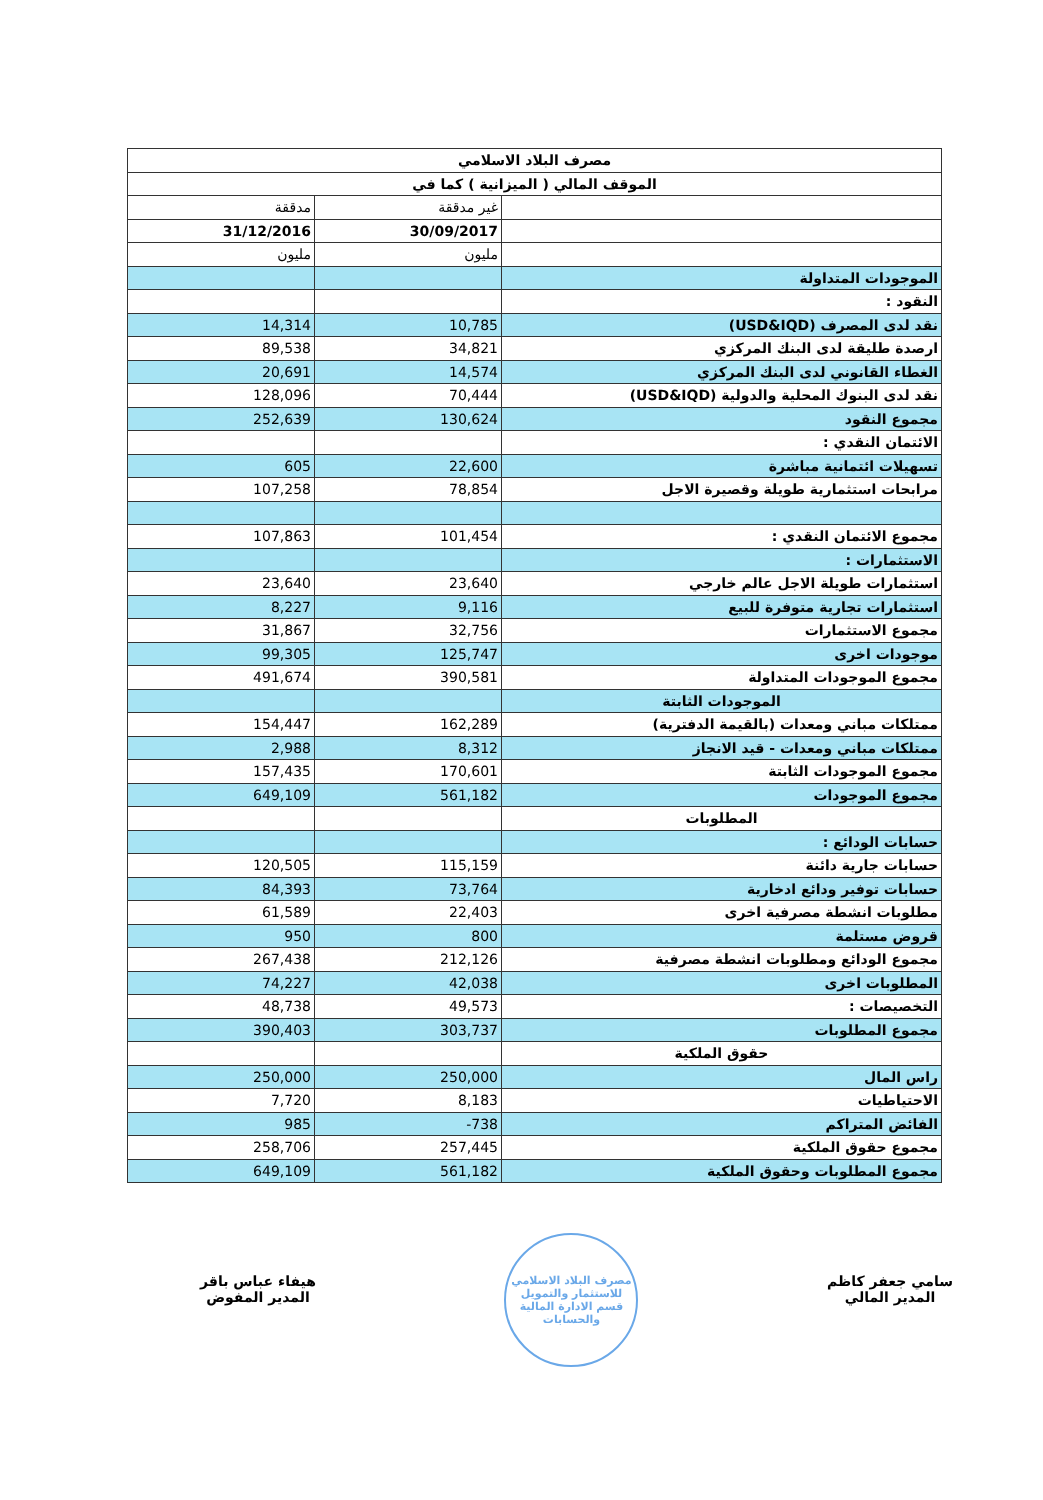| مصرف البلاد الاسلامي | | |
| الموقف المالي ( الميزانية ) كما في | | |
| مدققة | غير مدققة | |
| 31/12/2016 | 30/09/2017 | |
| مليون | مليون | |
| | | الموجودات المتداولة |
| | | النقود : |
| 14,314 | 10,785 | نقد لدى المصرف (USD&IQD) |
| 89,538 | 34,821 | ارصدة طليقة لدى البنك المركزي |
| 20,691 | 14,574 | الغطاء القانوني لدى البنك المركزي |
| 128,096 | 70,444 | نقد لدى البنوك المحلية والدولية (USD&IQD) |
| 252,639 | 130,624 | مجموع النقود |
| | | الائتمان النقدي : |
| 605 | 22,600 | تسهيلات ائتمانية مباشرة |
| 107,258 | 78,854 | مرابحات استثمارية طويلة وقصيرة الاجل |
| 107,863 | 101,454 | مجموع الائتمان النقدي : |
| | | الاستثمارات : |
| 23,640 | 23,640 | استثمارات طويلة الاجل عالم خارجي |
| 8,227 | 9,116 | استثمارات تجارية متوفرة للبيع |
| 31,867 | 32,756 | مجموع الاستثمارات |
| 99,305 | 125,747 | موجودات اخرى |
| 491,674 | 390,581 | مجموع الموجودات المتداولة |
| | | الموجودات الثابتة |
| 154,447 | 162,289 | ممتلكات مباني ومعدات (بالقيمة الدفترية) |
| 2,988 | 8,312 | ممتلكات مباني ومعدات - قيد الانجاز |
| 157,435 | 170,601 | مجموع الموجودات الثابتة |
| 649,109 | 561,182 | مجموع الموجودات |
| | | المطلوبات |
| | | حسابات الودائع : |
| 120,505 | 115,159 | حسابات جارية دائنة |
| 84,393 | 73,764 | حسابات توفير ودائع ادخارية |
| 61,589 | 22,403 | مطلوبات انشطة مصرفية اخرى |
| 950 | 800 | قروض مستلمة |
| 267,438 | 212,126 | مجموع الودائع ومطلوبات انشطة مصرفية |
| 74,227 | 42,038 | المطلوبات اخرى |
| 48,738 | 49,573 | التخصيصات : |
| 390,403 | 303,737 | مجموع المطلوبات |
| | | حقوق الملكية |
| 250,000 | 250,000 | راس المال |
| 7,720 | 8,183 | الاحتياطيات |
| 985 | -738 | الفائض المتراكم |
| 258,706 | 257,445 | مجموع حقوق الملكية |
| 649,109 | 561,182 | مجموع المطلوبات وحقوق الملكية |
سامي جعفر كاظم
المدير المالي
مصرف البلاد الاسلامي للاستثمار والتمويل
قسم الادارة المالية والحسابات
هيفاء عباس باقر
المدير المفوض